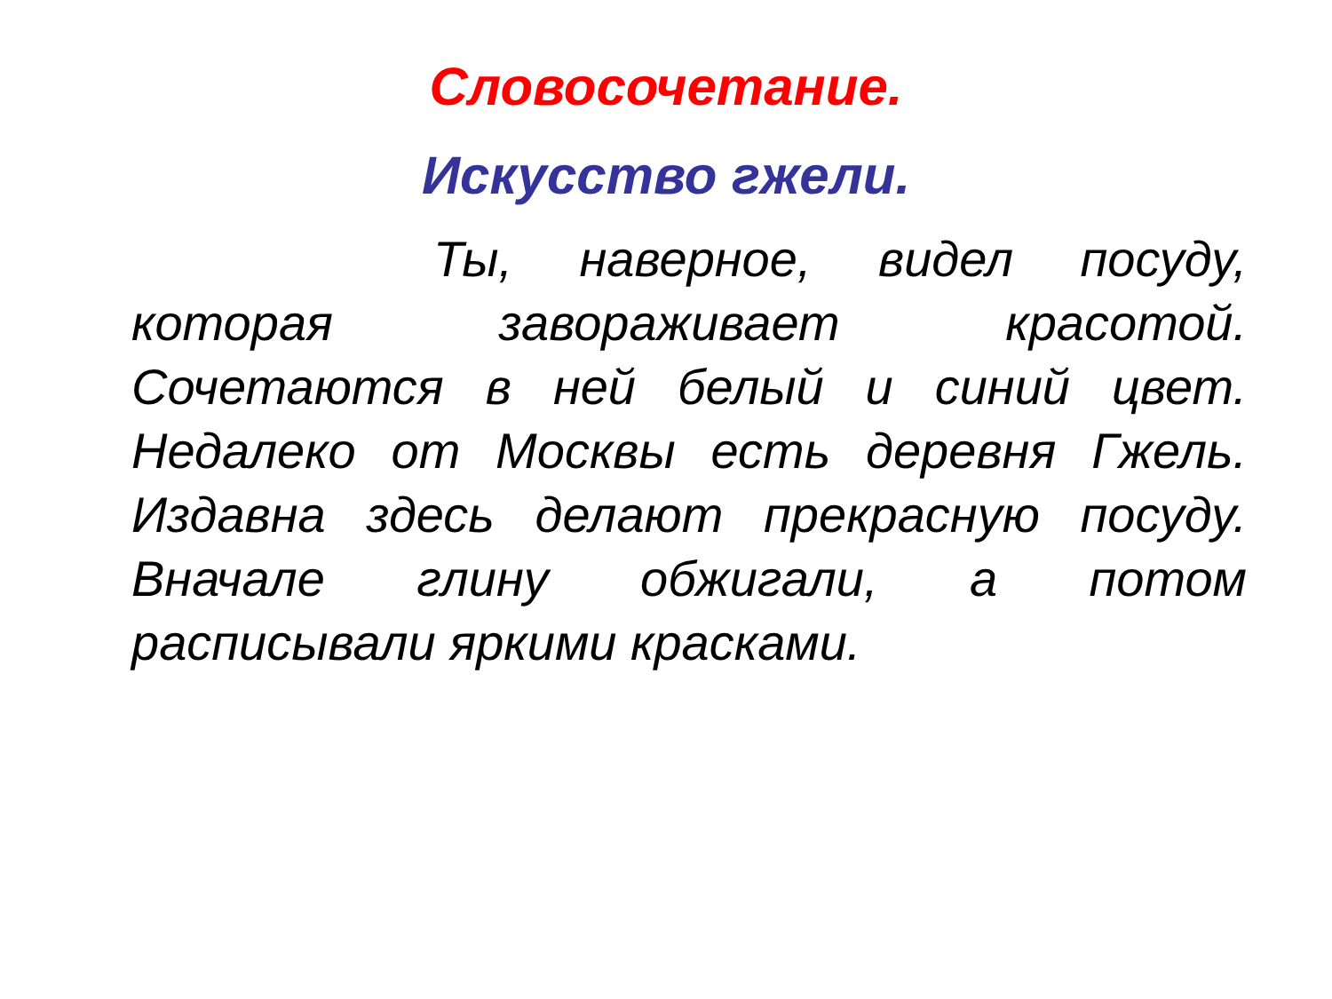Словосочетание.
Искусство гжели.
Ты, наверное, видел посуду, которая завораживает красотой. Сочетаются в ней белый и синий цвет. Недалеко от Москвы есть деревня Гжель. Издавна здесь делают прекрасную посуду. Вначале глину обжигали, а потом расписывали яркими красками.